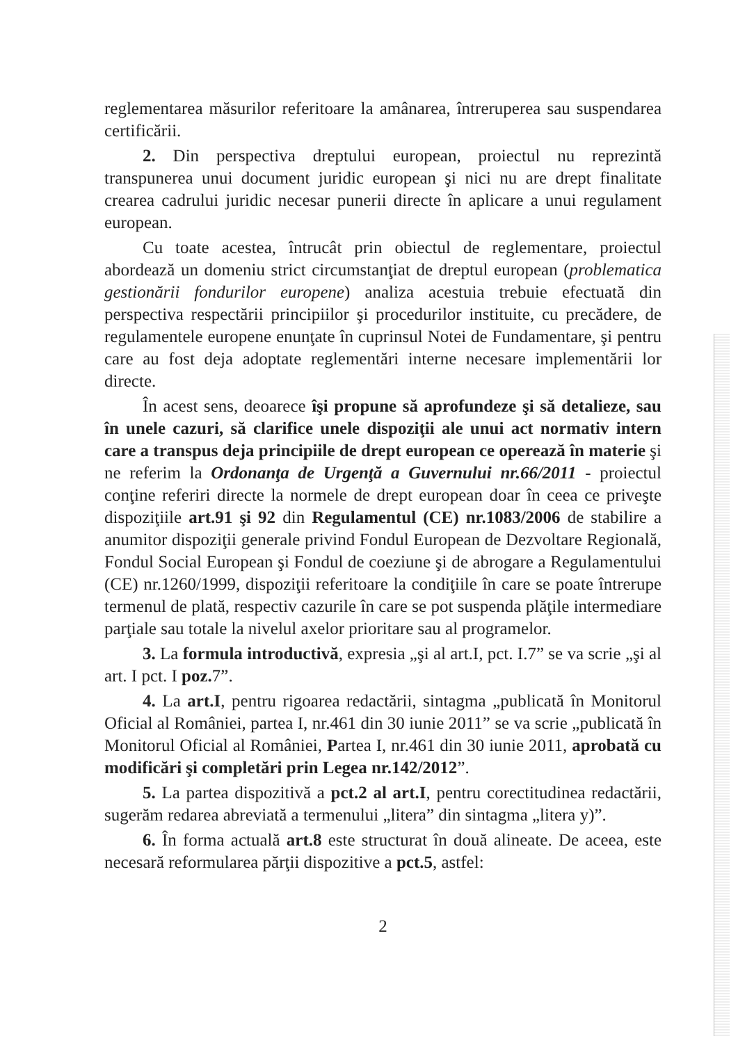reglementarea măsurilor referitoare la amânarea, întreruperea sau suspendarea certificării.
2. Din perspectiva dreptului european, proiectul nu reprezintă transpunerea unui document juridic european şi nici nu are drept finalitate crearea cadrului juridic necesar punerii directe în aplicare a unui regulament european.
Cu toate acestea, întrucât prin obiectul de reglementare, proiectul abordează un domeniu strict circumstanţiat de dreptul european (problematica gestionării fondurilor europene) analiza acestuia trebuie efectuată din perspectiva respectării principiilor şi procedurilor instituite, cu precădere, de regulamentele europene enunţate în cuprinsul Notei de Fundamentare, şi pentru care au fost deja adoptate reglementări interne necesare implementării lor directe.
În acest sens, deoarece îşi propune să aprofundeze şi să detalieze, sau în unele cazuri, să clarifice unele dispoziţii ale unui act normativ intern care a transpus deja principiile de drept european ce operează în materie şi ne referim la Ordonanţa de Urgenţă a Guvernului nr.66/2011 - proiectul conţine referiri directe la normele de drept european doar în ceea ce priveşte dispoziţiile art.91 şi 92 din Regulamentul (CE) nr.1083/2006 de stabilire a anumitor dispoziţii generale privind Fondul European de Dezvoltare Regională, Fondul Social European şi Fondul de coeziune şi de abrogare a Regulamentului (CE) nr.1260/1999, dispoziţii referitoare la condiţiile în care se poate întrerupe termenul de plată, respectiv cazurile în care se pot suspenda plăţile intermediare parţiale sau totale la nivelul axelor prioritare sau al programelor.
3. La formula introductivă, expresia „şi al art.I, pct. I.7” se va scrie „şi al art. I pct. I poz. 7”.
4. La art.I, pentru rigoarea redactării, sintagma „publicată în Monitorul Oficial al României, partea I, nr.461 din 30 iunie 2011” se va scrie „publicată în Monitorul Oficial al României, Partea I, nr.461 din 30 iunie 2011, aprobată cu modificări şi completări prin Legea nr.142/2012”.
5. La partea dispozitivă a pct.2 al art.I, pentru corectitudinea redactării, sugerăm redarea abreviată a termenului „litera” din sintagma „litera y)”.
6. În forma actuală art.8 este structurat în două alineate. De aceea, este necesară reformularea părţii dispozitive a pct.5, astfel:
2